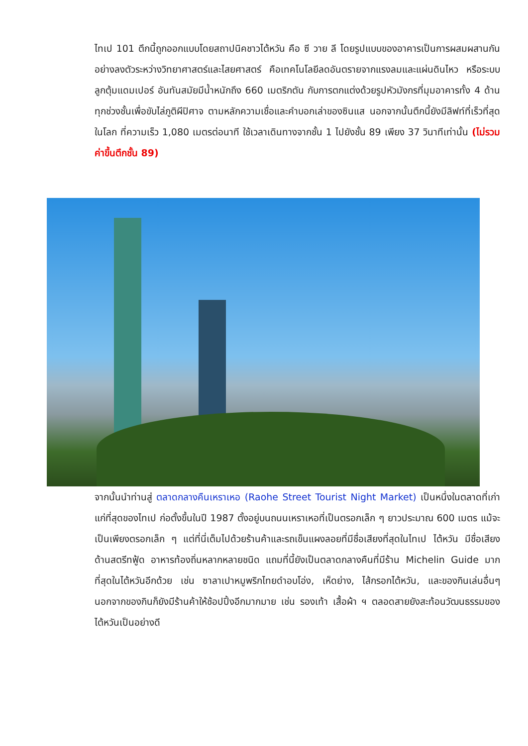ไทเป 101 ตึกนี้ถูกออกแบบโดยสถาปนิคชาวไต้หวัน คือ ซี วาย ลี โดยรูปแบบของอาคารเป็นการผสมผสานกันอย่างลงตัวระหว่างวิทยาศาสตร์และไสยศาสตร์ คือเทคโนโลยีลดอันตรายจากแรงลมและแผ่นดินไหว หรือระบบลูกตุ้มแดมเปอร์ อันทันสมัยมีน้ำหนักถึง 660 เมตริกตัน กับการตกแต่งด้วยรูปหัวมังกรที่มุมอาคารทั้ง 4 ด้านทุกช่วงชั้นเพื่อขับไล่ภูติผีปิศาจ ตามหลักความเชื่อและคำบอกเล่าของซินแส นอกจากนั้นตึกนี้ยังมีลิฟท์ที่เร็วที่สุดในโลก ที่ความเร็ว 1,080 เมตรต่อนาที ใช้เวลาเดินทางจากชั้น 1 ไปยังชั้น 89 เพียง 37 วินาทีเท่านั้น (ไม่รวมค่าขึ้นตึกชั้น 89)
จากนั้นนำท่านสู่ ตลาดกลางคืนเหราเหอ (Raohe Street Tourist Night Market) เป็นหนึ่งในตลาดที่เก่าแก่ที่สุดของไทเป ก่อตั้งขึ้นในปี 1987 ตั้งอยู่บนถนนเหราเหอที่เป็นตรอกเล็ก ๆ ยาวประมาณ 600 เมตร แม้จะเป็นเพียงตรอกเล็ก ๆ แต่ที่นี่เต็มไปด้วยร้านค้าและรถเข็นแผงลอยที่มีชื่อเสียงที่สุดในไทเป ไต้หวัน มีชื่อเสียงด้านสตรีทฟู้ด อาหารท้องถิ่นหลากหลายชนิด แถมที่นี้ยังเป็นตลาดกลางคืนที่มีร้าน Michelin Guide มากที่สุดในไต้หวันอีกด้วย เช่น ซาลาเปาหมูพริกไทยดำอบโอ่ง, เห็ดย่าง, ไส้กรอกไต้หวัน, และของกินเล่นอื่นๆ นอกจากของกินก็ยังมีร้านค้าให้ช้อปปิ้งอีกมากมาย เช่น รองเท้า เสื้อผ้า ฯ ตลอดสายยังสะท้อนวัฒนธรรมของไต้หวันเป็นอย่างดี